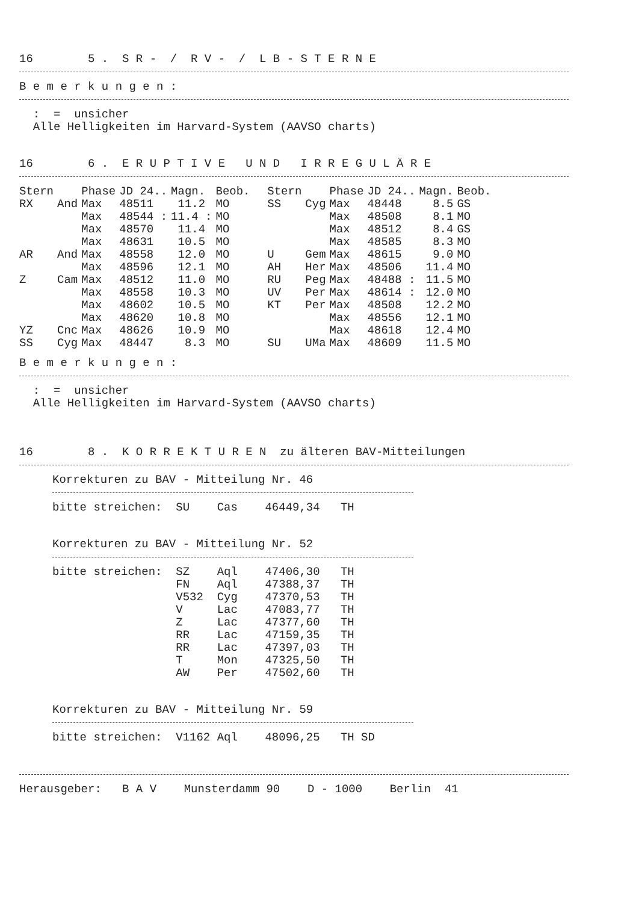16        5 .  S R -  /  R V -  /  L B - S T E R N E
B e m e r k u n g e n :
  :  =  unsicher
  Alle Helligkeiten im Harvard-System (AAVSO charts)
16        6 .  E R U P T I V E   U N D   I R R E G U L Ä R E
| Stern | | Phase | JD 24.. | Magn. | Beob. | Stern | | Phase | JD 24.. | Magn. | Beob. |
| --- | --- | --- | --- | --- | --- | --- | --- | --- | --- | --- | --- |
| RX | And | Max | 48511 | 11.2 | MO | SS | Cyg | Max | 48448 | 8.5 | GS |
| | | Max | 48544 : | 11.4 : | MO | | | Max | 48508 | 8.1 | MO |
| | | Max | 48570 | 11.4 | MO | | | Max | 48512 | 8.4 | GS |
| | | Max | 48631 | 10.5 | MO | | | Max | 48585 | 8.3 | MO |
| AR | And | Max | 48558 | 12.0 | MO | U | Gem | Max | 48615 | 9.0 | MO |
| | | Max | 48596 | 12.1 | MO | AH | Her | Max | 48506 | 11.4 | MO |
| Z | Cam | Max | 48512 | 11.0 | MO | RU | Peg | Max | 48488 : | 11.5 | MO |
| | | Max | 48558 | 10.3 | MO | UV | Per | Max | 48614 : | 12.0 | MO |
| | | Max | 48602 | 10.5 | MO | KT | Per | Max | 48508 | 12.2 | MO |
| | | Max | 48620 | 10.8 | MO | | | Max | 48556 | 12.1 | MO |
| YZ | Cnc | Max | 48626 | 10.9 | MO | | | Max | 48618 | 12.4 | MO |
| SS | Cyg | Max | 48447 | 8.3 | MO | SU | UMa | Max | 48609 | 11.5 | MO |
B e m e r k u n g e n :
  :  =  unsicher
  Alle Helligkeiten im Harvard-System (AAVSO charts)
16        8 .  K O R R E K T U R E N  zu älteren BAV-Mitteilungen
Korrekturen zu BAV - Mitteilung Nr. 46
bitte streichen:  SU    Cas    46449,34   TH
Korrekturen zu BAV - Mitteilung Nr. 52
bitte streichen:  SZ    Aql    47406,30   TH
                  FN    Aql    47388,37   TH
                  V532  Cyg    47370,53   TH
                  V     Lac    47083,77   TH
                  Z     Lac    47377,60   TH
                  RR    Lac    47159,35   TH
                  RR    Lac    47397,03   TH
                  T     Mon    47325,50   TH
                  AW    Per    47502,60   TH
Korrekturen zu BAV - Mitteilung Nr. 59
bitte streichen:  V1162 Aql    48096,25   TH SD
Herausgeber:   B A V    Munsterdamm 90    D - 1000    Berlin  41